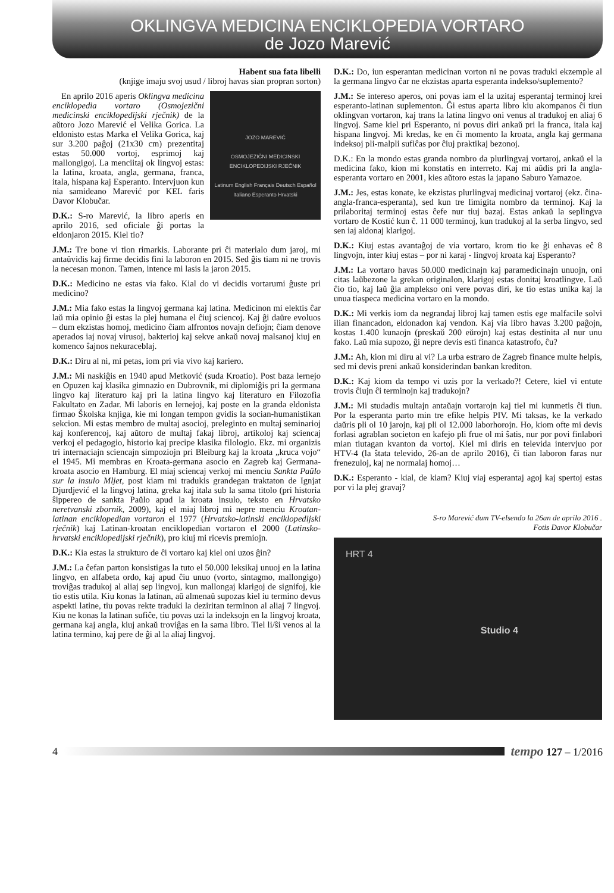OKLINGVA MEDICINA ENCIKLOPEDIA VORTARO
de Jozo Marević
Habent sua fata libelli
(knjige imaju svoj usud / libroj havas sian propran sorton)
JOZO MAREVIĆ
OSMOJEZIČNI MEDICINSKI
ENCIKLOPEDIJSKI RJEČNIK
Latinum English Français Deutsch Español Italiano Esperanto Hrvatski
En aprilo 2016 aperis Oklingva medicina enciklopedia vortaro (Osmojezični medicinski enciklopedijski rječnik) de la aŭtoro Jozo Marević el Velika Gorica. La eldonisto estas Marka el Velika Gorica, kaj sur 3.200 paĝoj (21x30 cm) prezentitaj estas 50.000 vortoj, esprimoj kaj mallongigoj. La menciitaj ok lingvoj estas: la latina, kroata, angla, germana, franca, itala, hispana kaj Esperanto. Intervjuon kun nia samideano Marević por KEL faris Davor Klobučar.
D.K.: S-ro Marević, la libro aperis en aprilo 2016, sed oficiale ĝi portas la eldonjaron 2015. Kiel tio?
J.M.: Tre bone vi tion rimarkis. Laborante pri ĉi materialo dum jaroj, mi antaŭvidis kaj firme decidis fini la laboron en 2015. Sed ĝis tiam ni ne trovis la necesan monon. Tamen, intence mi lasis la jaron 2015.
D.K.: Medicino ne estas via fako. Kial do vi decidis vortarumi ĝuste pri medicino?
J.M.: Mia fako estas la lingvoj germana kaj latina. Medicinon mi elektis ĉar laŭ mia opinio ĝi estas la plej humana el ĉiuj sciencoj. Kaj ĝi daŭre evoluos – dum ekzistas homoj, medicino ĉiam alfrontos novajn defiojn; ĉiam denove aperados iaj novaj virusoj, bakterioj kaj sekve ankaŭ novaj malsanoj kiuj en komenco ŝajnos nekuraceblaj.
D.K.: Diru al ni, mi petas, iom pri via vivo kaj kariero.
J.M.: Mi naskiĝis en 1940 apud Metković (suda Kroatio). Post baza lernejo en Opuzen kaj klasika gimnazio en Dubrovnik, mi diplomiĝis pri la germana lingvo kaj literaturo kaj pri la latina lingvo kaj literaturo en Filozofia Fakultato en Zadar. Mi laboris en lernejoj, kaj poste en la granda eldonista firmao Školska knjiga, kie mi longan tempon gvidis la socian-humanistikan sekcion. Mi estas membro de multaj asocioj, preleginto en multaj seminarioj kaj konferencoj, kaj aŭtoro de multaj fakaj libroj, artikoloj kaj sciencaj verkoj el pedagogio, historio kaj precipe klasika filologio. Ekz. mi organizis tri internaciajn sciencajn simpoziojn pri Bleiburg kaj la kroata „kruca vojo“ el 1945. Mi membras en Kroata-germana asocio en Zagreb kaj Germana-kroata asocio en Hamburg. El miaj sciencaj verkoj mi menciu Sankta Paŭlo sur la insulo Mljet, post kiam mi tradukis grandegan traktaton de Ignjat Djurdjević el la lingvoj latina, greka kaj itala sub la sama titolo (pri historia ŝippereo de sankta Paŭlo apud la kroata insulo, teksto en Hrvatsko neretvanski zbornik, 2009), kaj el miaj libroj mi nepre menciu Kroatan-latinan enciklopedian vortaron el 1977 (Hrvatsko-latinski enciklopedijski rječnik) kaj Latinan-kroatan enciklopedian vortaron el 2000 (Latinsko-hrvatski enciklopedijski rječnik), pro kiuj mi ricevis premiojn.
D.K.: Kia estas la strukturo de ĉi vortaro kaj kiel oni uzos ĝin?
J.M.: La ĉefan parton konsistigas la tuto el 50.000 leksikaj unuoj en la latina lingvo, en alfabeta ordo, kaj apud ĉiu unuo (vorto, sintagmo, mallongigo) troviĝas tradukoj al aliaj sep lingvoj, kun mallongaj klarigoj de signifoj, kie tio estis utila. Kiu konas la latinan, aŭ almenaŭ supozas kiel iu termino devus aspekti latine, tiu povas rekte traduki la deziritan terminon al aliaj 7 lingvoj. Kiu ne konas la latinan sufiĉe, tiu povas uzi la indeksojn en la lingvoj kroata, germana kaj angla, kiuj ankaŭ troviĝas en la sama libro. Tiel li/ŝi venos al la latina termino, kaj pere de ĝi al la aliaj lingvoj.
D.K.: Do, iun esperantan medicinan vorton ni ne povas traduki ekzemple al la germana lingvo ĉar ne ekzistas aparta esperanta indekso/suplemento?
J.M.: Se intereso aperos, oni povas iam el la uzitaj esperantaj terminoj krei esperanto-latinan suplementon. Ĝi estus aparta libro kiu akompanos ĉi tiun oklingvan vortaron, kaj trans la latina lingvo oni venus al tradukoj en aliaj 6 lingvoj. Same kiel pri Esperanto, ni povus diri ankaŭ pri la franca, itala kaj hispana lingvoj. Mi kredas, ke en ĉi momento la kroata, angla kaj germana indeksoj pli-malpli sufiĉas por ĉiuj praktikaj bezonoj.
D.K.: En la mondo estas granda nombro da plurlingvaj vortaroj, ankaŭ el la medicina fako, kion mi konstatis en interreto. Kaj mi aŭdis pri la angla-esperanta vortaro en 2001, kies aŭtoro estas la japano Saburo Yamazoe.
J.M.: Jes, estas konate, ke ekzistas plurlingvaj medicinaj vortaroj (ekz. ĉina-angla-franca-esperanta), sed kun tre limigita nombro da terminoj. Kaj la prilaboritaj terminoj estas ĉefe nur tiuj bazaj. Estas ankaŭ la seplingva vortaro de Kostić kun ĉ. 11 000 terminoj, kun tradukoj al la serba lingvo, sed sen iaj aldonaj klarigoj.
D.K.: Kiuj estas avantaĝoj de via vortaro, krom tio ke ĝi enhavas eĉ 8 lingvojn, inter kiuj estas – por ni karaj - lingvoj kroata kaj Esperanto?
J.M.: La vortaro havas 50.000 medicinajn kaj paramedicinajn unuojn, oni citas laŭbezone la grekan originalon, klarigoj estas donitaj kroatlingve. Laŭ ĉio tio, kaj laŭ ĝia amplekso oni vere povas diri, ke tio estas unika kaj la unua tiaspeca medicina vortaro en la mondo.
D.K.: Mi verkis iom da negrandaj libroj kaj tamen estis ege malfacile solvi ilian financadon, eldonadon kaj vendon. Kaj via libro havas 3.200 paĝojn, kostas 1.400 kunaojn (preskaŭ 200 eŭrojn) kaj estas destinita al nur unu fako. Laŭ mia supozo, ĝi nepre devis esti financa katastrofo, ĉu?
J.M.: Ah, kion mi diru al vi? La urba estraro de Zagreb finance multe helpis, sed mi devis preni ankaŭ konsiderindan bankan krediton.
D.K.: Kaj kiom da tempo vi uzis por la verkado?! Cetere, kiel vi entute trovis ĉiujn ĉi terminojn kaj tradukojn?
J.M.: Mi studadis multajn antaŭajn vortarojn kaj tiel mi kunmetis ĉi tiun. Por la esperanta parto min tre efike helpis PIV. Mi taksas, ke la verkado daŭris pli ol 10 jarojn, kaj pli ol 12.000 laborhorojn. Ho, kiom ofte mi devis forlasi agrablan societon en kafejo pli frue ol mi ŝatis, nur por povi finlabori mian tiutagan kvanton da vortoj. Kiel mi diris en televida intervjuo por HTV-4 (la ŝtata televido, 26-an de aprilo 2016), ĉi tian laboron faras nur frenezuloj, kaj ne normalaj homoj…
D.K.: Esperanto - kial, de kiam? Kiuj viaj esperantaj agoj kaj spertoj estas por vi la plej gravaj?
S-ro Marević dum TV-elsendo la 26an de aprilo 2016 .
Fotis Davor Klobučar
HRT 4
Studio 4
4
tempo 127 – 1/2016